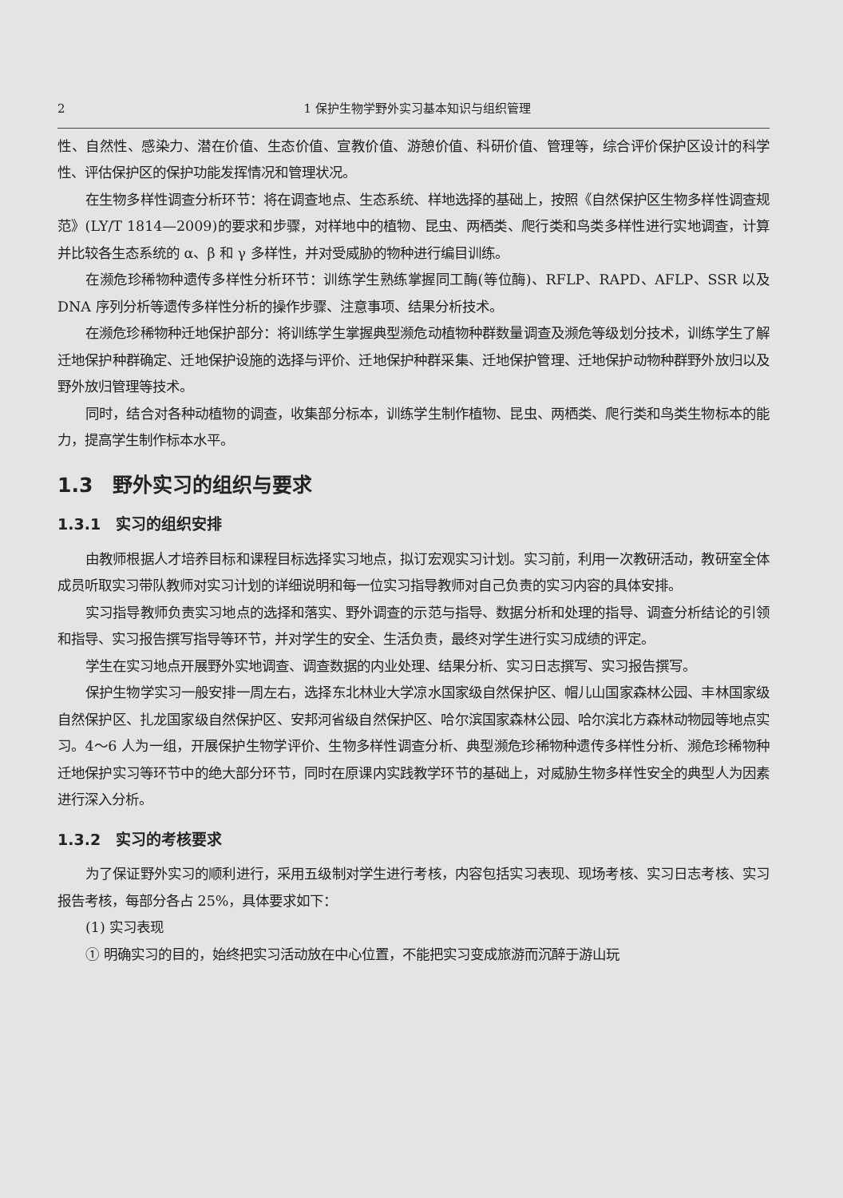2 1 保护生物学野外实习基本知识与组织管理
性、自然性、感染力、潜在价值、生态价值、宣教价值、游憩价值、科研价值、管理等，综合评价保护区设计的科学性、评估保护区的保护功能发挥情况和管理状况。
在生物多样性调查分析环节：将在调查地点、生态系统、样地选择的基础上，按照《自然保护区生物多样性调查规范》(LY/T 1814—2009)的要求和步骤，对样地中的植物、昆虫、两栖类、爬行类和鸟类多样性进行实地调查，计算并比较各生态系统的 α、β 和 γ 多样性，并对受威胁的物种进行编目训练。
在濒危珍稀物种遗传多样性分析环节：训练学生熟练掌握同工酶(等位酶)、RFLP、RAPD、AFLP、SSR 以及 DNA 序列分析等遗传多样性分析的操作步骤、注意事项、结果分析技术。
在濒危珍稀物种迁地保护部分：将训练学生掌握典型濒危动植物种群数量调查及濒危等级划分技术，训练学生了解迁地保护种群确定、迁地保护设施的选择与评价、迁地保护种群采集、迁地保护管理、迁地保护动物种群野外放归以及野外放归管理等技术。
同时，结合对各种动植物的调查，收集部分标本，训练学生制作植物、昆虫、两栖类、爬行类和鸟类生物标本的能力，提高学生制作标本水平。
1.3　野外实习的组织与要求
1.3.1　实习的组织安排
由教师根据人才培养目标和课程目标选择实习地点，拟订宏观实习计划。实习前，利用一次教研活动，教研室全体成员听取实习带队教师对实习计划的详细说明和每一位实习指导教师对自己负责的实习内容的具体安排。
实习指导教师负责实习地点的选择和落实、野外调查的示范与指导、数据分析和处理的指导、调查分析结论的引领和指导、实习报告撰写指导等环节，并对学生的安全、生活负责，最终对学生进行实习成绩的评定。
学生在实习地点开展野外实地调查、调查数据的内业处理、结果分析、实习日志撰写、实习报告撰写。
保护生物学实习一般安排一周左右，选择东北林业大学凉水国家级自然保护区、帽儿山国家森林公园、丰林国家级自然保护区、扎龙国家级自然保护区、安邦河省级自然保护区、哈尔滨国家森林公园、哈尔滨北方森林动物园等地点实习。4～6 人为一组，开展保护生物学评价、生物多样性调查分析、典型濒危珍稀物种遗传多样性分析、濒危珍稀物种迁地保护实习等环节中的绝大部分环节，同时在原课内实践教学环节的基础上，对威胁生物多样性安全的典型人为因素进行深入分析。
1.3.2　实习的考核要求
为了保证野外实习的顺利进行，采用五级制对学生进行考核，内容包括实习表现、现场考核、实习日志考核、实习报告考核，每部分各占 25%，具体要求如下：
(1) 实习表现
① 明确实习的目的，始终把实习活动放在中心位置，不能把实习变成旅游而沉醉于游山玩